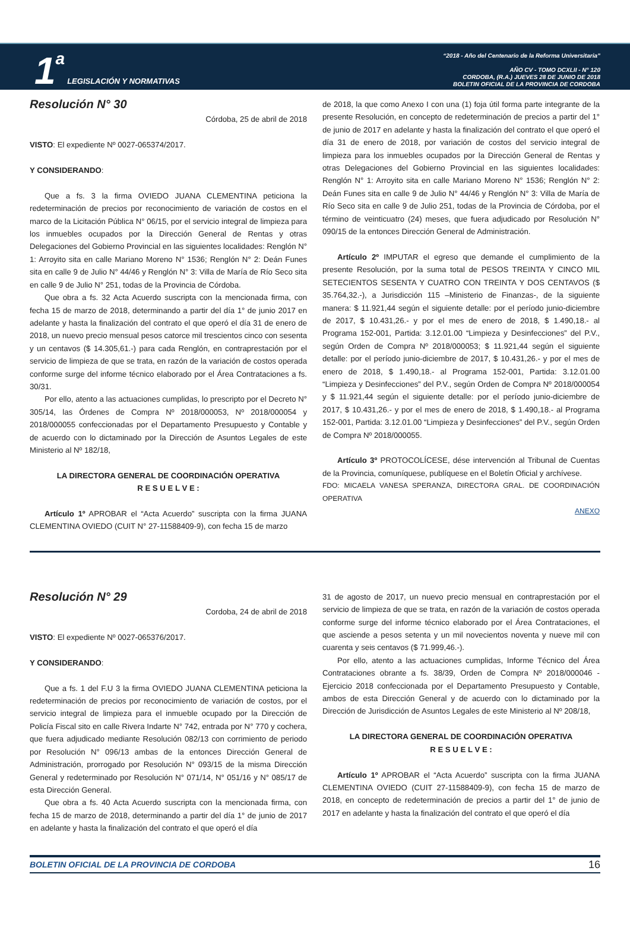1 a LEGISLACIÓN Y NORMATIVAS
“2018 - Año del Centenario de la Reforma Universitaria”
AÑO CV - TOMO DCXLII - N° 120
CORDOBA, (R.A.) JUEVES 28 DE JUNIO DE 2018
BOLETIN OFICIAL DE LA PROVINCIA DE CORDOBA
Resolución N° 30
Córdoba, 25 de abril de 2018
VISTO: El expediente Nº 0027-065374/2017.
Y CONSIDERANDO:
Que a fs. 3 la firma OVIEDO JUANA CLEMENTINA peticiona la redeterminación de precios por reconocimiento de variación de costos en el marco de la Licitación Pública N° 06/15, por el servicio integral de limpieza para los inmuebles ocupados por la Dirección General de Rentas y otras Delegaciones del Gobierno Provincial en las siguientes localidades: Renglón N° 1: Arroyito sita en calle Mariano Moreno N° 1536; Renglón N° 2: Deán Funes sita en calle 9 de Julio N° 44/46 y Renglón N° 3: Villa de María de Río Seco sita en calle 9 de Julio N° 251, todas de la Provincia de Córdoba.
Que obra a fs. 32 Acta Acuerdo suscripta con la mencionada firma, con fecha 15 de marzo de 2018, determinando a partir del día 1° de junio 2017 en adelante y hasta la finalización del contrato el que operó el día 31 de enero de 2018, un nuevo precio mensual pesos catorce mil trescientos cinco con sesenta y un centavos ($ 14.305,61.-) para cada Renglón, en contraprestación por el servicio de limpieza de que se trata, en razón de la variación de costos operada conforme surge del informe técnico elaborado por el Área Contrataciones a fs. 30/31.
Por ello, atento a las actuaciones cumplidas, lo prescripto por el Decreto N° 305/14, las Órdenes de Compra Nº 2018/000053, Nº 2018/000054 y 2018/000055 confeccionadas por el Departamento Presupuesto y Contable y de acuerdo con lo dictaminado por la Dirección de Asuntos Legales de este Ministerio al Nº 182/18,
LA DIRECTORA GENERAL DE COORDINACIÓN OPERATIVA
R E S U E L V E :
Artículo 1º APROBAR el “Acta Acuerdo” suscripta con la firma JUANA CLEMENTINA OVIEDO (CUIT N° 27-11588409-9), con fecha 15 de marzo
de 2018, la que como Anexo I con una (1) foja útil forma parte integrante de la presente Resolución, en concepto de redeterminación de precios a partir del 1° de junio de 2017 en adelante y hasta la finalización del contrato el que operó el día 31 de enero de 2018, por variación de costos del servicio integral de limpieza para los inmuebles ocupados por la Dirección General de Rentas y otras Delegaciones del Gobierno Provincial en las siguientes localidades: Renglón N° 1: Arroyito sita en calle Mariano Moreno N° 1536; Renglón N° 2: Deán Funes sita en calle 9 de Julio N° 44/46 y Renglón N° 3: Villa de María de Río Seco sita en calle 9 de Julio 251, todas de la Provincia de Córdoba, por el término de veinticuatro (24) meses, que fuera adjudicado por Resolución N° 090/15 de la entonces Dirección General de Administración.
Artículo 2º IMPUTAR el egreso que demande el cumplimiento de la presente Resolución, por la suma total de PESOS TREINTA Y CINCO MIL SETECIENTOS SESENTA Y CUATRO CON TREINTA Y DOS CENTAVOS ($ 35.764,32.-), a Jurisdicción 115 –Ministerio de Finanzas-, de la siguiente manera: $ 11.921,44 según el siguiente detalle: por el período junio-diciembre de 2017, $ 10.431,26.- y por el mes de enero de 2018, $ 1.490,18.- al Programa 152-001, Partida: 3.12.01.00 “Limpieza y Desinfecciones” del P.V., según Orden de Compra Nº 2018/000053; $ 11.921,44 según el siguiente detalle: por el período junio-diciembre de 2017, $ 10.431,26.- y por el mes de enero de 2018, $ 1.490,18.- al Programa 152-001, Partida: 3.12.01.00 “Limpieza y Desinfecciones” del P.V., según Orden de Compra Nº 2018/000054 y $ 11.921,44 según el siguiente detalle: por el período junio-diciembre de 2017, $ 10.431,26.- y por el mes de enero de 2018, $ 1.490,18.- al Programa 152-001, Partida: 3.12.01.00 “Limpieza y Desinfecciones” del P.V., según Orden de Compra Nº 2018/000055.
Artículo 3º PROTOCOLÍCESE, dése intervención al Tribunal de Cuentas de la Provincia, comuníquese, publíquese en el Boletín Oficial y archívese.
FDO: MICAELA VANESA SPERANZA, DIRECTORA GRAL. DE COORDINACIÓN OPERATIVA
ANEXO
Resolución N° 29
Cordoba, 24 de abril de 2018
VISTO: El expediente Nº 0027-065376/2017.
Y CONSIDERANDO:
Que a fs. 1 del F.U 3 la firma OVIEDO JUANA CLEMENTINA peticiona la redeterminación de precios por reconocimiento de variación de costos, por el servicio integral de limpieza para el inmueble ocupado por la Dirección de Policía Fiscal sito en calle Rivera Indarte N° 742, entrada por N° 770 y cochera, que fuera adjudicado mediante Resolución 082/13 con corrimiento de periodo por Resolución N° 096/13 ambas de la entonces Dirección General de Administración, prorrogado por Resolución N° 093/15 de la misma Dirección General y redeterminado por Resolución N° 071/14, N° 051/16 y N° 085/17 de esta Dirección General.
Que obra a fs. 40 Acta Acuerdo suscripta con la mencionada firma, con fecha 15 de marzo de 2018, determinando a partir del día 1° de junio de 2017 en adelante y hasta la finalización del contrato el que operó el día
31 de agosto de 2017, un nuevo precio mensual en contraprestación por el servicio de limpieza de que se trata, en razón de la variación de costos operada conforme surge del informe técnico elaborado por el Área Contrataciones, el que asciende a pesos setenta y un mil novecientos noventa y nueve mil con cuarenta y seis centavos ($ 71.999,46.-).
Por ello, atento a las actuaciones cumplidas, Informe Técnico del Área Contrataciones obrante a fs. 38/39, Orden de Compra Nº 2018/000046 - Ejercicio 2018 confeccionada por el Departamento Presupuesto y Contable, ambos de esta Dirección General y de acuerdo con lo dictaminado por la Dirección de Jurisdicción de Asuntos Legales de este Ministerio al Nº 208/18,
LA DIRECTORA GENERAL DE COORDINACIÓN OPERATIVA
R E S U E L V E :
Artículo 1º APROBAR el “Acta Acuerdo” suscripta con la firma JUANA CLEMENTINA OVIEDO (CUIT 27-11588409-9), con fecha 15 de marzo de 2018, en concepto de redeterminación de precios a partir del 1° de junio de 2017 en adelante y hasta la finalización del contrato el que operó el día
BOLETIN OFICIAL DE LA PROVINCIA DE CORDOBA 16